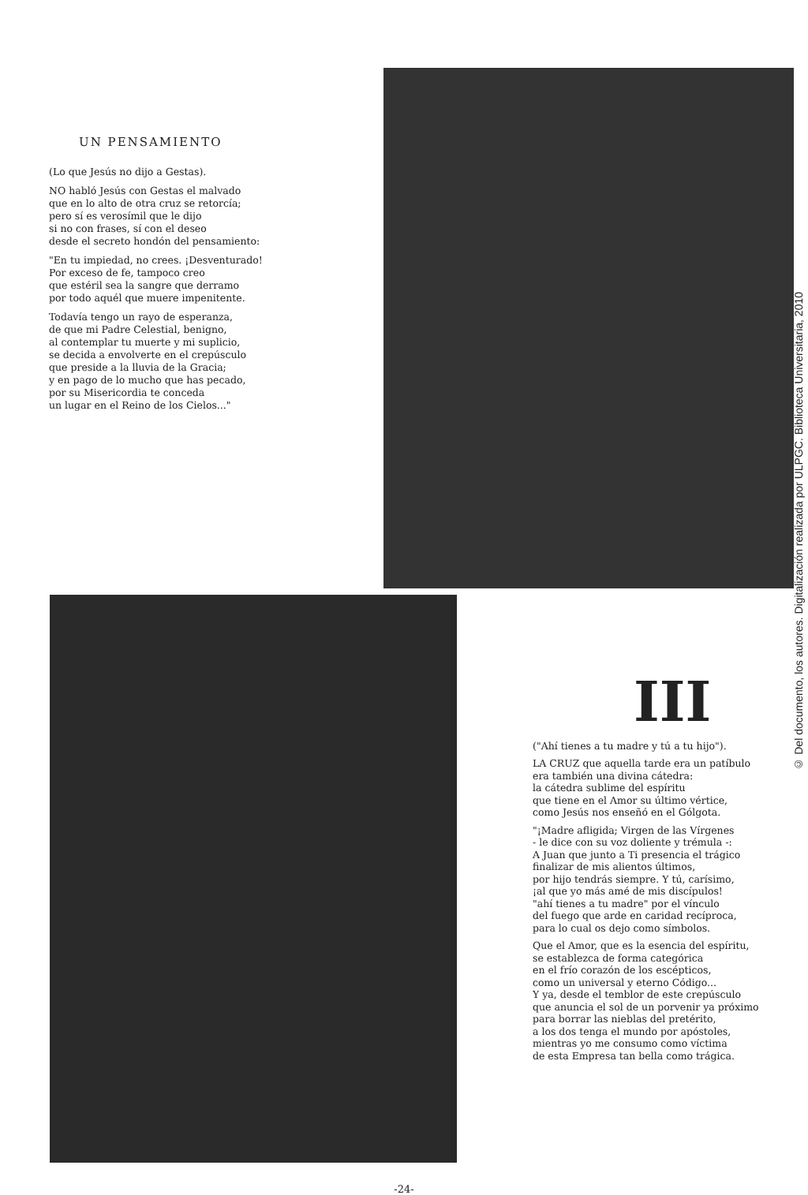UN PENSAMIENTO
(Lo que Jesús no dijo a Gestas).
NO habló Jesús con Gestas el malvado
que en lo alto de otra cruz se retorcía;
pero sí es verosímil que le dijo
si no con frases, sí con el deseo
desde el secreto hondón del pensamiento:
"En tu impiedad, no crees. ¡Desventurado!
Por exceso de fe, tampoco creo
que estéril sea la sangre que derramo
por todo aquél que muere impenitente.
Todavía tengo un rayo de esperanza,
de que mi Padre Celestial, benigno,
al contemplar tu muerte y mi suplicio,
se decida a envolverte en el crepúsculo
que preside a la lluvia de la Gracia;
y en pago de lo mucho que has pecado,
por su Misericordia te conceda
un lugar en el Reino de los Cielos..."
III
("Ahí tienes a tu madre y tú a tu hijo").
LA CRUZ que aquella tarde era un patíbulo
era también una divina cátedra:
la cátedra sublime del espíritu
que tiene en el Amor su último vértice,
como Jesús nos enseñó en el Gólgota.
"¡Madre afligida; Virgen de las Vírgenes
- le dice con su voz doliente y trémula -:
A Juan que junto a Ti presencia el trágico
finalizar de mis alientos últimos,
por hijo tendrás siempre. Y tú, carísimo,
¡al que yo más amé de mis discípulos!
"ahí tienes a tu madre" por el vínculo
del fuego que arde en caridad recíproca,
para lo cual os dejo como símbolos.
Que el Amor, que es la esencia del espíritu,
se establezca de forma categórica
en el frío corazón de los escépticos,
como un universal y eterno Código...
Y ya, desde el temblor de este crepúsculo
que anuncia el sol de un porvenir ya próximo
para borrar las nieblas del pretérito,
a los dos tenga el mundo por apóstoles,
mientras yo me consumo como víctima
de esta Empresa tan bella como trágica.
-24-
© Del documento, los autores. Digitalización realizada por ULPGC. Biblioteca Universitaria, 2010